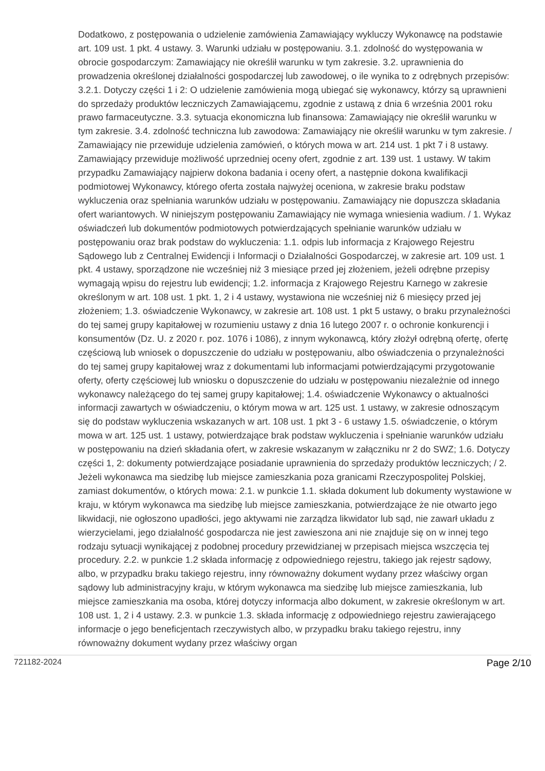Dodatkowo, z postępowania o udzielenie zamówienia Zamawiający wykluczy Wykonawcę na podstawie art. 109 ust. 1 pkt. 4 ustawy. 3. Warunki udziału w postępowaniu. 3.1. zdolność do występowania w obrocie gospodarczym: Zamawiający nie określił warunku w tym zakresie. 3.2. uprawnienia do prowadzenia określonej działalności gospodarczej lub zawodowej, o ile wynika to z odrębnych przepisów: 3.2.1. Dotyczy części 1 i 2: O udzielenie zamówienia mogą ubiegać się wykonawcy, którzy są uprawnieni do sprzedaży produktów leczniczych Zamawiającemu, zgodnie z ustawą z dnia 6 września 2001 roku prawo farmaceutyczne. 3.3. sytuacja ekonomiczna lub finansowa: Zamawiający nie określił warunku w tym zakresie. 3.4. zdolność techniczna lub zawodowa: Zamawiający nie określił warunku w tym zakresie. / Zamawiający nie przewiduje udzielenia zamówień, o których mowa w art. 214 ust. 1 pkt 7 i 8 ustawy. Zamawiający przewiduje możliwość uprzedniej oceny ofert, zgodnie z art. 139 ust. 1 ustawy. W takim przypadku Zamawiający najpierw dokona badania i oceny ofert, a następnie dokona kwalifikacji podmiotowej Wykonawcy, którego oferta została najwyżej oceniona, w zakresie braku podstaw wykluczenia oraz spełniania warunków udziału w postępowaniu. Zamawiający nie dopuszcza składania ofert wariantowych. W niniejszym postępowaniu Zamawiający nie wymaga wniesienia wadium. / 1. Wykaz oświadczeń lub dokumentów podmiotowych potwierdzających spełnianie warunków udziału w postępowaniu oraz brak podstaw do wykluczenia: 1.1. odpis lub informacja z Krajowego Rejestru Sądowego lub z Centralnej Ewidencji i Informacji o Działalności Gospodarczej, w zakresie art. 109 ust. 1 pkt. 4 ustawy, sporządzone nie wcześniej niż 3 miesiące przed jej złożeniem, jeżeli odrębne przepisy wymagają wpisu do rejestru lub ewidencji; 1.2. informacja z Krajowego Rejestru Karnego w zakresie określonym w art. 108 ust. 1 pkt. 1, 2 i 4 ustawy, wystawiona nie wcześniej niż 6 miesięcy przed jej złożeniem; 1.3. oświadczenie Wykonawcy, w zakresie art. 108 ust. 1 pkt 5 ustawy, o braku przynależności do tej samej grupy kapitałowej w rozumieniu ustawy z dnia 16 lutego 2007 r. o ochronie konkurencji i konsumentów (Dz. U. z 2020 r. poz. 1076 i 1086), z innym wykonawcą, który złożył odrębną ofertę, ofertę częściową lub wniosek o dopuszczenie do udziału w postępowaniu, albo oświadczenia o przynależności do tej samej grupy kapitałowej wraz z dokumentami lub informacjami potwierdzającymi przygotowanie oferty, oferty częściowej lub wniosku o dopuszczenie do udziału w postępowaniu niezależnie od innego wykonawcy należącego do tej samej grupy kapitałowej; 1.4. oświadczenie Wykonawcy o aktualności informacji zawartych w oświadczeniu, o którym mowa w art. 125 ust. 1 ustawy, w zakresie odnoszącym się do podstaw wykluczenia wskazanych w art. 108 ust. 1 pkt 3 - 6 ustawy 1.5. oświadczenie, o którym mowa w art. 125 ust. 1 ustawy, potwierdzające brak podstaw wykluczenia i spełnianie warunków udziału w postępowaniu na dzień składania ofert, w zakresie wskazanym w załączniku nr 2 do SWZ; 1.6. Dotyczy części 1, 2: dokumenty potwierdzające posiadanie uprawnienia do sprzedaży produktów leczniczych; / 2. Jeżeli wykonawca ma siedzibę lub miejsce zamieszkania poza granicami Rzeczypospolitej Polskiej, zamiast dokumentów, o których mowa: 2.1. w punkcie 1.1. składa dokument lub dokumenty wystawione w kraju, w którym wykonawca ma siedzibę lub miejsce zamieszkania, potwierdzające że nie otwarto jego likwidacji, nie ogłoszono upadłości, jego aktywami nie zarządza likwidator lub sąd, nie zawarł układu z wierzycielami, jego działalność gospodarcza nie jest zawieszona ani nie znajduje się on w innej tego rodzaju sytuacji wynikającej z podobnej procedury przewidzianej w przepisach miejsca wszczęcia tej procedury. 2.2. w punkcie 1.2 składa informację z odpowiedniego rejestru, takiego jak rejestr sądowy, albo, w przypadku braku takiego rejestru, inny równoważny dokument wydany przez właściwy organ sądowy lub administracyjny kraju, w którym wykonawca ma siedzibę lub miejsce zamieszkania, lub miejsce zamieszkania ma osoba, której dotyczy informacja albo dokument, w zakresie określonym w art. 108 ust. 1, 2 i 4 ustawy. 2.3. w punkcie 1.3. składa informację z odpowiedniego rejestru zawierającego informacje o jego beneficjentach rzeczywistych albo, w przypadku braku takiego rejestru, inny równoważny dokument wydany przez właściwy organ
721182-2024 Page 2/10